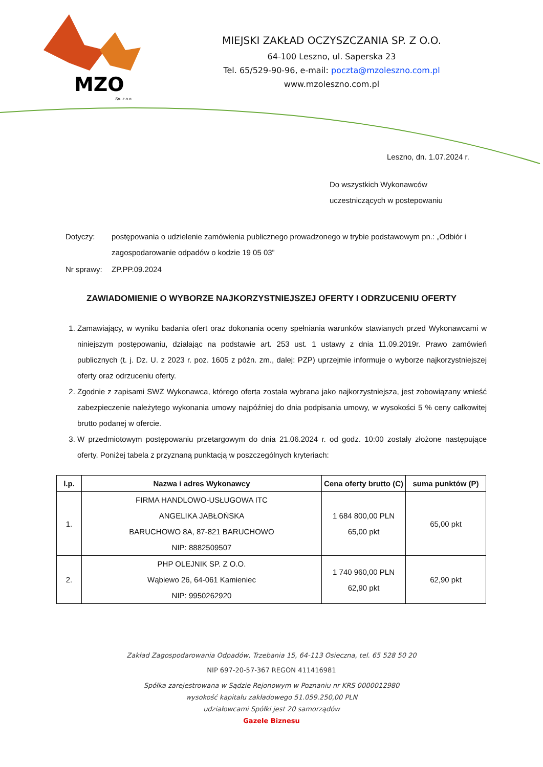MZO
Sp. z o.o.
MIEJSKI ZAKŁAD OCZYSZCZANIA SP. Z O.O.
64-100 Leszno, ul. Saperska 23
Tel. 65/529-90-96, e-mail: poczta@mzoleszno.com.pl
www.mzoleszno.com.pl
Leszno, dn. 1.07.2024 r.
Do wszystkich Wykonawców
uczestniczących w postepowaniu
| Dotyczy: | postępowania o udzielenie zamówienia publicznego prowadzonego w trybie podstawowym pn.: „Odbiór i zagospodarowanie odpadów o kodzie 19 05 03” |
| Nr sprawy: | ZP.PP.09.2024 |
ZAWIADOMIENIE O WYBORZE NAJKORZYSTNIEJSZEJ OFERTY I ODRZUCENIU OFERTY
1. Zamawiający, w wyniku badania ofert oraz dokonania oceny spełniania warunków stawianych przed Wykonawcami w niniejszym postępowaniu, działając na podstawie art. 253 ust. 1 ustawy z dnia 11.09.2019r. Prawo zamówień publicznych (t. j. Dz. U. z 2023 r. poz. 1605 z późn. zm., dalej: PZP) uprzejmie informuje o wyborze najkorzystniejszej oferty oraz odrzuceniu oferty.
2. Zgodnie z zapisami SWZ Wykonawca, którego oferta została wybrana jako najkorzystniejsza, jest zobowiązany wnieść zabezpieczenie należytego wykonania umowy najpóźniej do dnia podpisania umowy, w wysokości 5 % ceny całkowitej brutto podanej w ofercie.
3. W przedmiotowym postępowaniu przetargowym do dnia 21.06.2024 r. od godz. 10:00 zostały złożone następujące oferty. Poniżej tabela z przyznaną punktacją w poszczególnych kryteriach:
| l.p. | Nazwa i adres Wykonawcy | Cena oferty brutto (C) | suma punktów (P) |
| --- | --- | --- | --- |
| 1. | FIRMA HANDLOWO-USŁUGOWA ITC ANGELIKA JABŁOŃSKA BARUCHOWO 8A, 87-821 BARUCHOWO NIP: 8882509507 | 1 684 800,00 PLN 65,00 pkt | 65,00 pkt |
| 2. | PHP OLEJNIK SP. Z O.O. Wąbiewo 26, 64-061 Kamieniec NIP: 9950262920 | 1 740 960,00 PLN 62,90 pkt | 62,90 pkt |
Zakład Zagospodarowania Odpadów, Trzebania 15, 64-113 Osieczna, tel. 65 528 50 20
NIP 697-20-57-367 REGON 411416981
Spółka zarejestrowana w Sądzie Rejonowym w Poznaniu nr KRS 0000012980
wysokość kapitału zakładowego 51.059.250,00 PLN
udziałowcami Spółki jest 20 samorządów
Gazele Biznesu